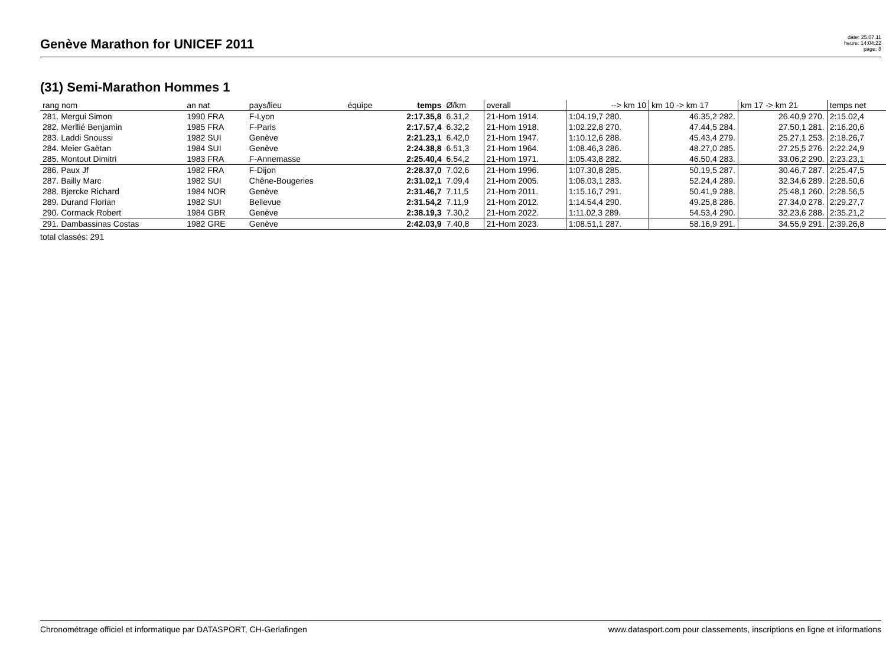Genève Marathon for UNICEF 2011
date: 25.07.11
heure: 14:04:22
page: 8
(31) Semi-Marathon Hommes 1
| rang nom | an nat | pays/lieu | équipe | temps | Ø/km | overall | --> km 10 | km 10 -> km 17 | km 17 -> km 21 | temps net |
| --- | --- | --- | --- | --- | --- | --- | --- | --- | --- | --- |
| 281. Mergui Simon | 1990 FRA | F-Lyon | | 2:17.35,8 | 6.31,2 | 21-Hom 1914. | 1:04.19,7 280. | 46.35,2 282. | 26.40,9 270. | 2:15.02,4 |
| 282. Merllié Benjamin | 1985 FRA | F-Paris | | 2:17.57,4 | 6.32,2 | 21-Hom 1918. | 1:02.22,8 270. | 47.44,5 284. | 27.50,1 281. | 2:16.20,6 |
| 283. Laddi Snoussi | 1982 SUI | Genève | | 2:21.23,1 | 6.42,0 | 21-Hom 1947. | 1:10.12,6 288. | 45.43,4 279. | 25.27,1 253. | 2:18.26,7 |
| 284. Meier Gaëtan | 1984 SUI | Genève | | 2:24.38,8 | 6.51,3 | 21-Hom 1964. | 1:08.46,3 286. | 48.27,0 285. | 27.25,5 276. | 2:22.24,9 |
| 285. Montout Dimitri | 1983 FRA | F-Annemasse | | 2:25.40,4 | 6.54,2 | 21-Hom 1971. | 1:05.43,8 282. | 46.50,4 283. | 33.06,2 290. | 2:23.23,1 |
| 286. Paux Jf | 1982 FRA | F-Dijon | | 2:28.37,0 | 7.02,6 | 21-Hom 1996. | 1:07.30,8 285. | 50.19,5 287. | 30.46,7 287. | 2:25.47,5 |
| 287. Bailly Marc | 1982 SUI | Chêne-Bougeries | | 2:31.02,1 | 7.09,4 | 21-Hom 2005. | 1:06.03,1 283. | 52.24,4 289. | 32.34,6 289. | 2:28.50,6 |
| 288. Bjercke Richard | 1984 NOR | Genève | | 2:31.46,7 | 7.11,5 | 21-Hom 2011. | 1:15.16,7 291. | 50.41,9 288. | 25.48,1 260. | 2:28.56,5 |
| 289. Durand Florian | 1982 SUI | Bellevue | | 2:31.54,2 | 7.11,9 | 21-Hom 2012. | 1:14.54,4 290. | 49.25,8 286. | 27.34,0 278. | 2:29.27,7 |
| 290. Cormack Robert | 1984 GBR | Genève | | 2:38.19,3 | 7.30,2 | 21-Hom 2022. | 1:11.02,3 289. | 54.53,4 290. | 32.23,6 288. | 2:35.21,2 |
| 291. Dambassinas Costas | 1982 GRE | Genève | | 2:42.03,9 | 7.40,8 | 21-Hom 2023. | 1:08.51,1 287. | 58.16,9 291. | 34.55,9 291. | 2:39.26,8 |
total classés: 291
Chronométrage officiel et informatique par DATASPORT, CH-Gerlafingen www.datasport.com pour classements, inscriptions en ligne et informations